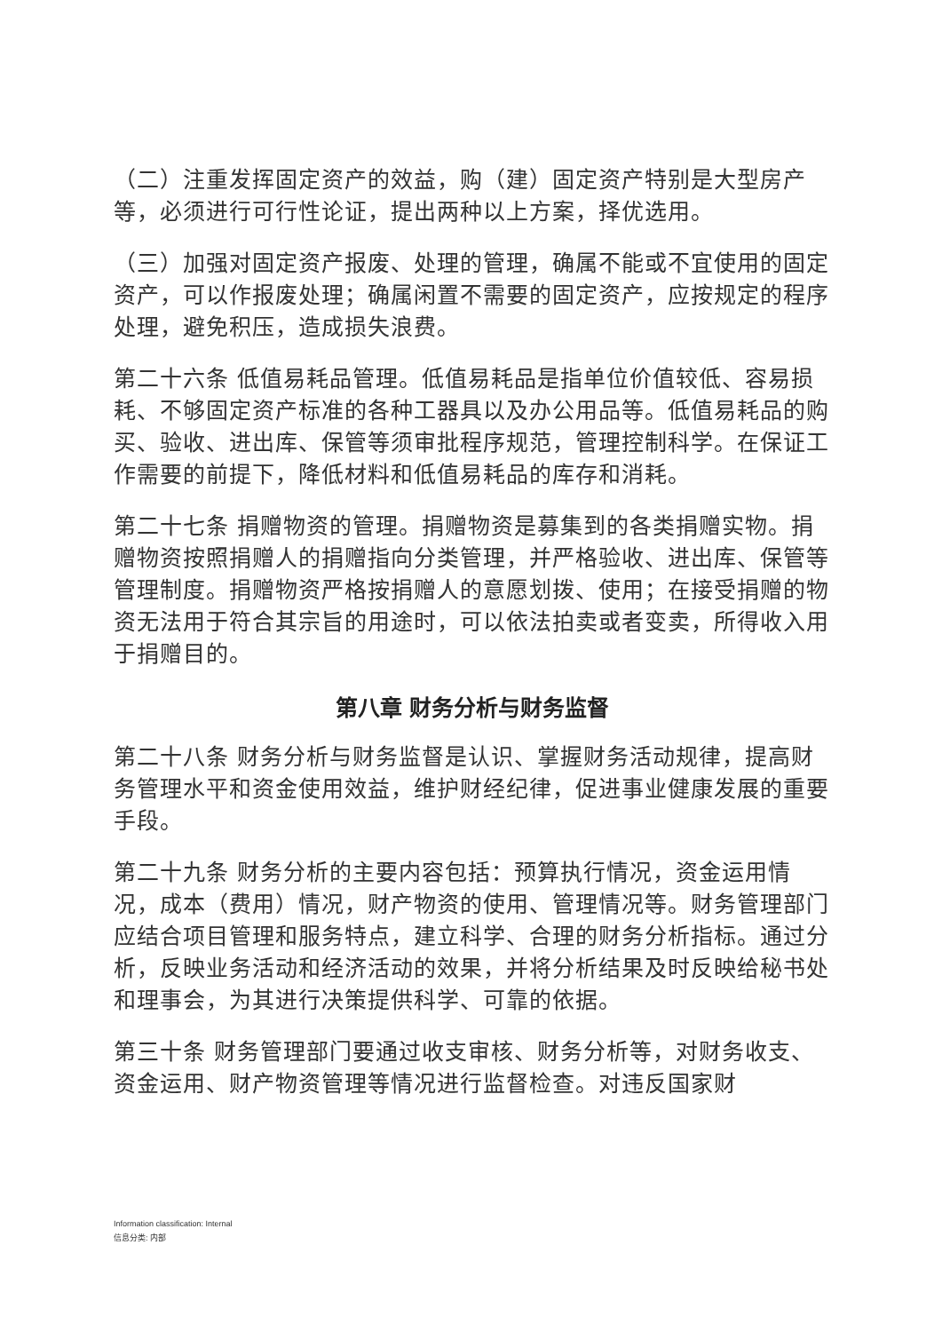（二）注重发挥固定资产的效益，购（建）固定资产特别是大型房产等，必须进行可行性论证，提出两种以上方案，择优选用。
（三）加强对固定资产报废、处理的管理，确属不能或不宜使用的固定资产，可以作报废处理；确属闲置不需要的固定资产，应按规定的程序处理，避免积压，造成损失浪费。
第二十六条 低值易耗品管理。低值易耗品是指单位价值较低、容易损耗、不够固定资产标准的各种工器具以及办公用品等。低值易耗品的购买、验收、进出库、保管等须审批程序规范，管理控制科学。在保证工作需要的前提下，降低材料和低值易耗品的库存和消耗。
第二十七条 捐赠物资的管理。捐赠物资是募集到的各类捐赠实物。捐赠物资按照捐赠人的捐赠指向分类管理，并严格验收、进出库、保管等管理制度。捐赠物资严格按捐赠人的意愿划拨、使用；在接受捐赠的物资无法用于符合其宗旨的用途时，可以依法拍卖或者变卖，所得收入用于捐赠目的。
第八章 财务分析与财务监督
第二十八条 财务分析与财务监督是认识、掌握财务活动规律，提高财务管理水平和资金使用效益，维护财经纪律，促进事业健康发展的重要手段。
第二十九条 财务分析的主要内容包括：预算执行情况，资金运用情况，成本（费用）情况，财产物资的使用、管理情况等。财务管理部门应结合项目管理和服务特点，建立科学、合理的财务分析指标。通过分析，反映业务活动和经济活动的效果，并将分析结果及时反映给秘书处和理事会，为其进行决策提供科学、可靠的依据。
第三十条 财务管理部门要通过收支审核、财务分析等，对财务收支、资金运用、财产物资管理等情况进行监督检查。对违反国家财
Information classification: Internal
信息分类: 内部